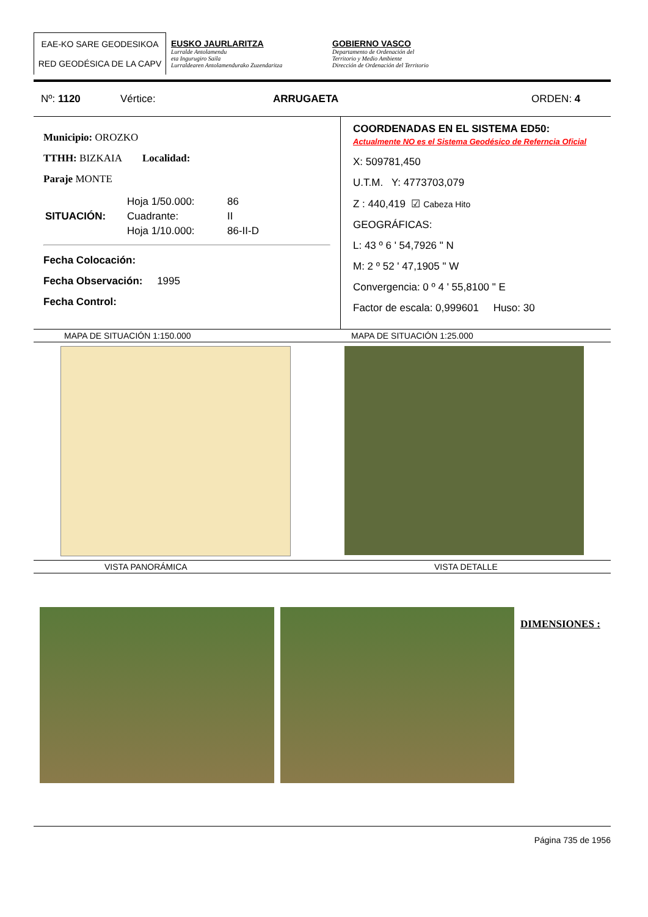EAE-KO SARE GEODESIKOA
RED GEODÉSICA DE LA CAPV
EUSKO JAURLARITZA
Lurralde Antolamendu
eta Ingurugiro Saila
Lurraldearen Antolamendurako Zuzendaritza
GOBIERNO VASCO
Departamento de Ordenación del
Territorio y Medio Ambiente
Dirección de Ordenación del Territorio
Nº: 1120 Vértice: ARRUGAETA ORDEN: 4
Municipio: OROZKO
TTHH: BIZKAIA Localidad:
Paraje MONTE
| SITUACIÓN: | Hoja 1/50.000: | 86 |
| | Cuadrante: | II |
| | Hoja 1/10.000: | 86-II-D |
Fecha Colocación:
Fecha Observación: 1995
Fecha Control:
COORDENADAS EN EL SISTEMA ED50:
Actualmente NO es el Sistema Geodésico de Referncia Oficial
X: 509781,450
U.T.M. Y: 4773703,079
Z : 440,419 ☑ Cabeza Hito
GEOGRÁFICAS:
L: 43 º 6 ' 54,7926 " N
M: 2 º 52 ' 47,1905 " W
Convergencia: 0 º 4 ' 55,8100 " E
Factor de escala: 0,999601 Huso: 30
MAPA DE SITUACIÓN 1:150.000 MAPA DE SITUACIÓN 1:25.000
VISTA PANORÁMICA VISTA DETALLE
DIMENSIONES :
Página 735 de 1956